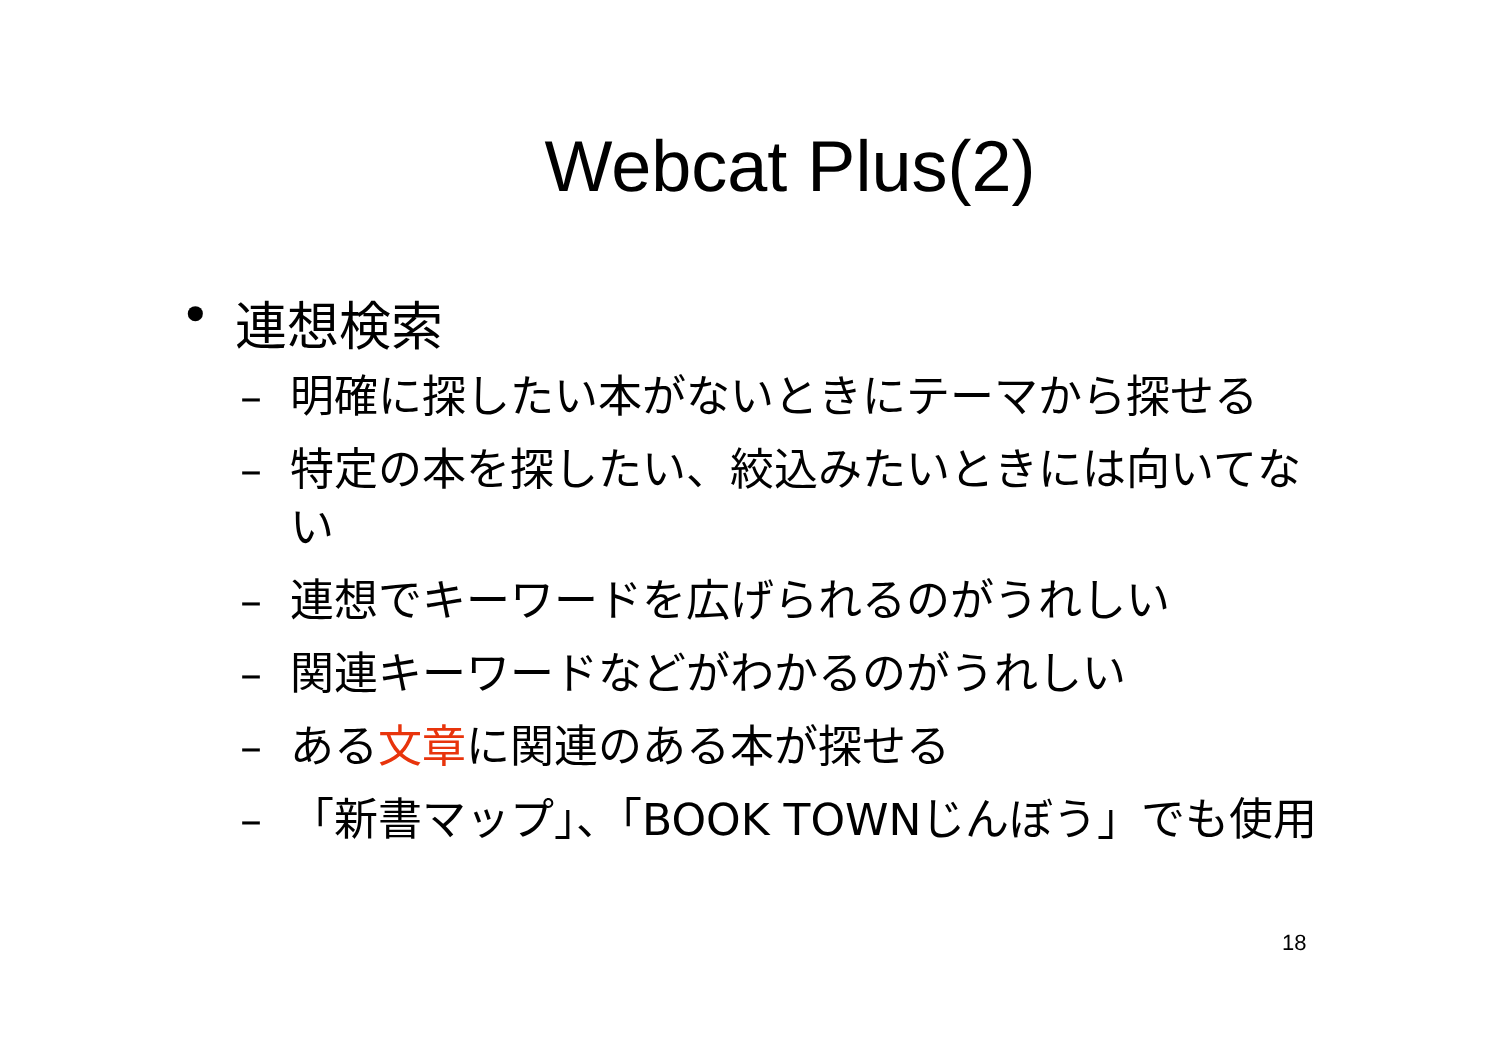Webcat Plus(2)
• 連想検索
– 明確に探したい本がないときにテーマから探せる
– 特定の本を探したい、絞込みたいときには向いてない
– 連想でキーワードを広げられるのがうれしい
– 関連キーワードなどがわかるのがうれしい
– ある文章に関連のある本が探せる
– 「新書マップ」、「BOOK TOWNじんぼう」でも使用
18